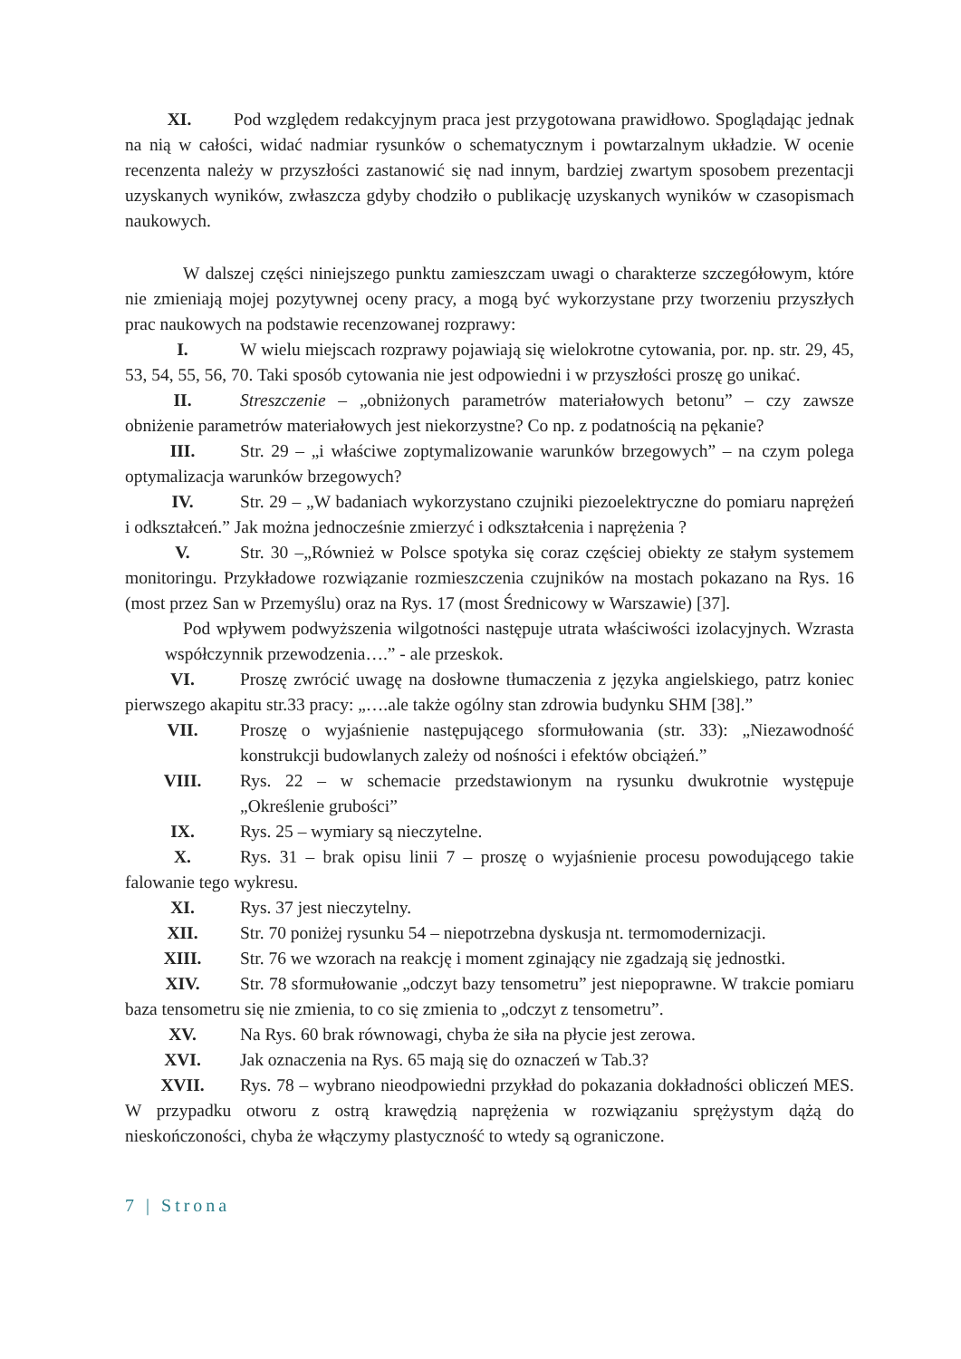XI. Pod względem redakcyjnym praca jest przygotowana prawidłowo. Spoglądając jednak na nią w całości, widać nadmiar rysunków o schematycznym i powtarzalnym układzie. W ocenie recenzenta należy w przyszłości zastanowić się nad innym, bardziej zwartym sposobem prezentacji uzyskanych wyników, zwłaszcza gdyby chodziło o publikację uzyskanych wyników w czasopismach naukowych.
W dalszej części niniejszego punktu zamieszczam uwagi o charakterze szczegółowym, które nie zmieniają mojej pozytywnej oceny pracy, a mogą być wykorzystane przy tworzeniu przyszłych prac naukowych na podstawie recenzowanej rozprawy:
I. W wielu miejscach rozprawy pojawiają się wielokrotne cytowania, por. np. str. 29, 45, 53, 54, 55, 56, 70. Taki sposób cytowania nie jest odpowiedni i w przyszłości proszę go unikać.
II. Streszczenie – „obniżonych parametrów materiałowych betonu” – czy zawsze obniżenie parametrów materiałowych jest niekorzystne? Co np. z podatnością na pękanie?
III. Str. 29 – „i właściwe zoptymalizowanie warunków brzegowych” – na czym polega optymalizacja warunków brzegowych?
IV. Str. 29 – „W badaniach wykorzystano czujniki piezoelektryczne do pomiaru naprężeń i odkształceń.” Jak można jednocześnie zmierzyć i odkształcenia i naprężenia ?
V. Str. 30 –„Również w Polsce spotyka się coraz częściej obiekty ze stałym systemem monitoringu. Przykładowe rozwiązanie rozmieszczenia czujników na mostach pokazano na Rys. 16 (most przez San w Przemyślu) oraz na Rys. 17 (most Średnicowy w Warszawie) [37].
Pod wpływem podwyższenia wilgotności następuje utrata właściwości izolacyjnych. Wzrasta współczynnik przewodzenia….” - ale przeskok.
VI. Proszę zwrócić uwagę na dosłowne tłumaczenia z języka angielskiego, patrz koniec pierwszego akapitu str.33 pracy: „….ale także ogólny stan zdrowia budynku SHM [38].”
VII. Proszę o wyjaśnienie następującego sformułowania (str. 33): „Niezawodność konstrukcji budowlanych zależy od nośności i efektów obciążeń.”
VIII. Rys. 22 – w schemacie przedstawionym na rysunku dwukrotnie występuje „Określenie grubości”
IX. Rys. 25 – wymiary są nieczytelne.
X. Rys. 31 – brak opisu linii 7 – proszę o wyjaśnienie procesu powodującego takie falowanie tego wykresu.
XI. Rys. 37 jest nieczytelny.
XII. Str. 70 poniżej rysunku 54 – niepotrzebna dyskusja nt. termomodernizacji.
XIII. Str. 76 we wzorach na reakcję i moment zginający nie zgadzają się jednostki.
XIV. Str. 78 sformułowanie „odczyt bazy tensometru” jest niepoprawne. W trakcie pomiaru baza tensometru się nie zmienia, to co się zmienia to „odczyt z tensometru”.
XV. Na Rys. 60 brak równowagi, chyba że siła na płycie jest zerowa.
XVI. Jak oznaczenia na Rys. 65 mają się do oznaczeń w Tab.3?
XVII. Rys. 78 – wybrano nieodpowiedni przykład do pokazania dokładności obliczeń MES. W przypadku otworu z ostrą krawędzią naprężenia w rozwiązaniu sprężystym dążą do nieskończoności, chyba że włączymy plastyczność to wtedy są ograniczone.
7 | Strona